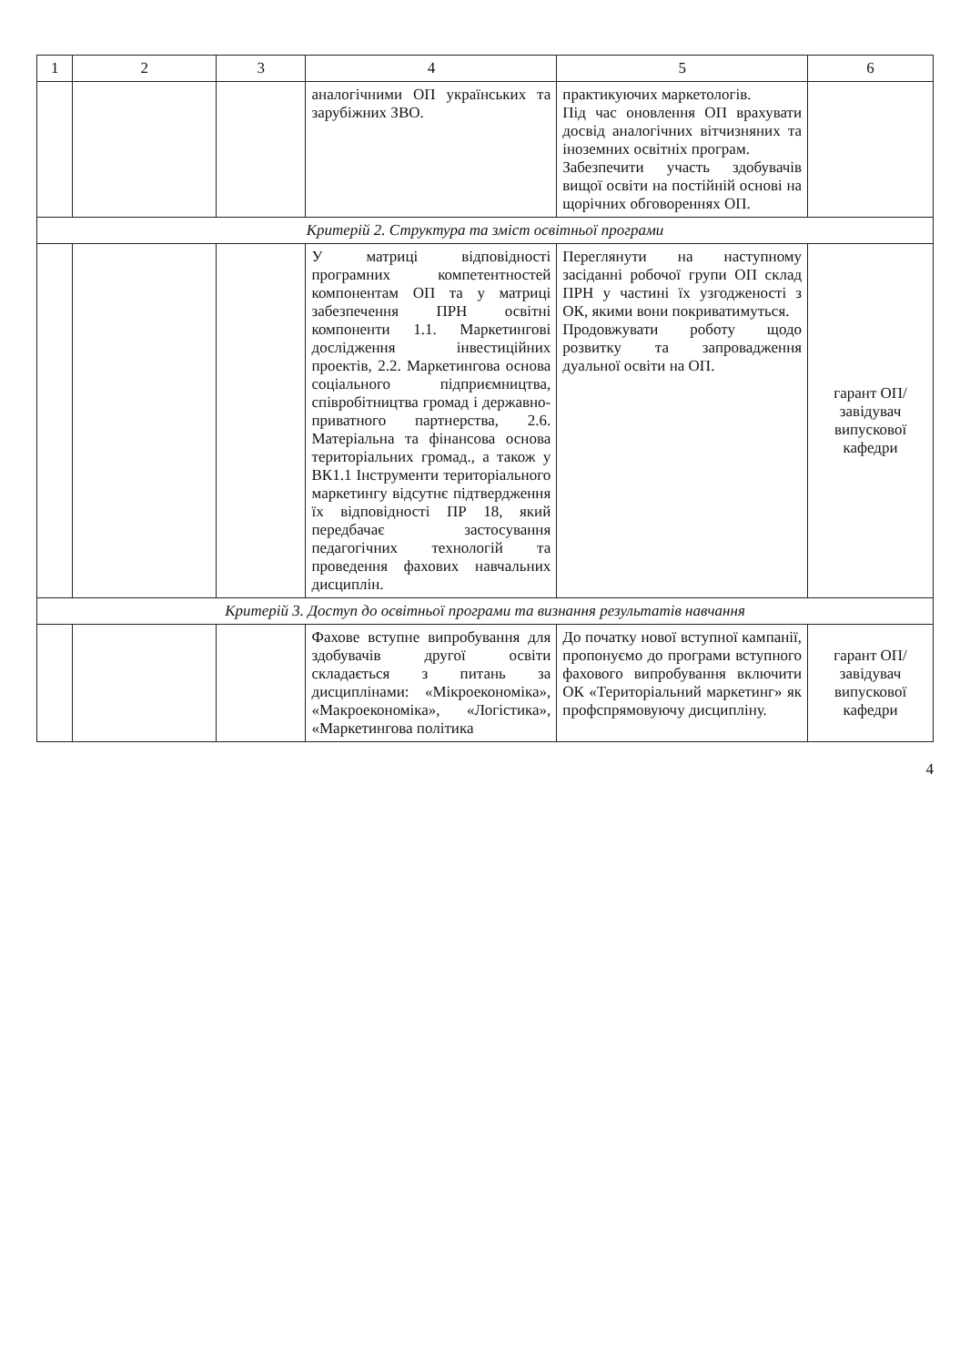| 1 | 2 | 3 | 4 | 5 | 6 |
| --- | --- | --- | --- | --- | --- |
| | | | аналогічними ОП українських та зарубіжних ЗВО. | практикуючих маркетологів. Під час оновлення ОП врахувати досвід аналогічних вітчизняних та іноземних освітніх програм. Забезпечити участь здобувачів вищої освіти на постійній основі на щорічних обговореннях ОП. | |
| Критерій 2. Структура та зміст освітньої програми | | | | | |
| | | | У матриці відповідності програмних компетентностей компонентам ОП та у матриці забезпечення ПРН освітні компоненти 1.1. Маркетингові дослідження інвестиційних проектів, 2.2. Маркетингова основа соціального підприємництва, співробітництва громад і державно-приватного партнерства, 2.6. Матеріальна та фінансова основа територіальних громад., а також у ВК1.1 Інструменти територіального маркетингу відсутнє підтвердження їх відповідності ПР 18, який передбачає застосування педагогічних технологій та проведення фахових навчальних дисциплін. | Переглянути на наступному засіданні робочої групи ОП склад ПРН у частині їх узгодженості з ОК, якими вони покриватимуться. Продовжувати роботу щодо розвитку та запровадження дуальної освіти на ОП. | гарант ОП/ завідувач випускової кафедри |
| Критерій 3. Доступ до освітньої програми та визнання результатів навчання | | | | | |
| | | | Фахове вступне випробування для здобувачів другої освіти складається з питань за дисциплінами: «Мікроекономіка», «Макроекономіка», «Логістика», «Маркетингова політика | До початку нової вступної кампанії, пропонуємо до програми вступного фахового випробування включити ОК «Територіальний маркетинг» як профспрямовуючу дисципліну. | гарант ОП/ завідувач випускової кафедри |
4